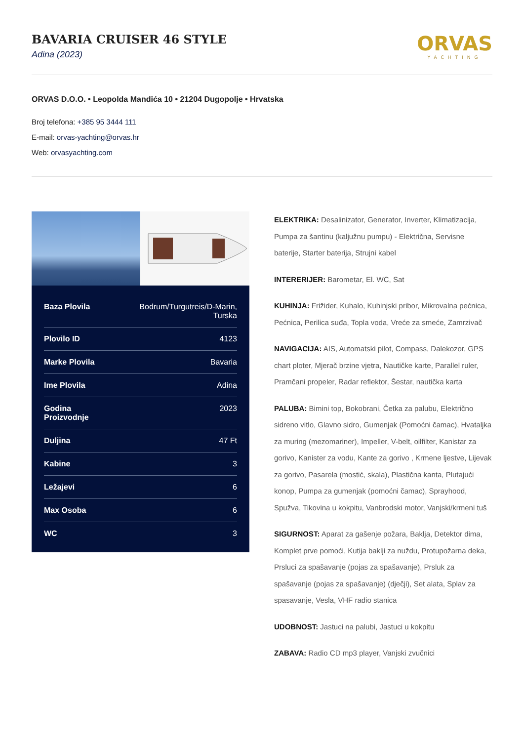BAVARIA CRUISER 46 STYLE
Adina (2023)
ORVAS
YACHTING
ORVAS D.O.O. • Leopolda Mandića 10 • 21204 Dugopolje • Hrvatska
Broj telefona: +385 95 3444 111
E-mail: orvas-yachting@orvas.hr
Web: orvasyachting.com
| Baza Plovila | Bodrum/Turgutreis/D-Marin, Turska |
| Plovilo ID | 4123 |
| Marke Plovila | Bavaria |
| Ime Plovila | Adina |
| Godina Proizvodnje | 2023 |
| Duljina | 47 Ft |
| Kabine | 3 |
| Ležajevi | 6 |
| Max Osoba | 6 |
| WC | 3 |
ELEKTRIKA: Desalinizator, Generator, Inverter, Klimatizacija, Pumpa za šantinu (kaljužnu pumpu) - Električna, Servisne baterije, Starter baterija, Strujni kabel
INTERERIJER: Barometar, El. WC, Sat
KUHINJA: Frižider, Kuhalo, Kuhinjski pribor, Mikrovalna pećnica, Pećnica, Perilica suđa, Topla voda, Vreće za smeće, Zamrzivač
NAVIGACIJA: AIS, Automatski pilot, Compass, Dalekozor, GPS chart ploter, Mjerač brzine vjetra, Nautičke karte, Parallel ruler, Pramčani propeler, Radar reflektor, Šestar, nautička karta
PALUBA: Bimini top, Bokobrani, Četka za palubu, Električno sidreno vitlo, Glavno sidro, Gumenjak (Pomoćni čamac), Hvataljka za muring (mezomariner), Impeller, V-belt, oilfilter, Kanistar za gorivo, Kanister za vodu, Kante za gorivo , Krmene ljestve, Lijevak za gorivo, Pasarela (mostić, skala), Plastična kanta, Plutajući konop, Pumpa za gumenjak (pomoćni čamac), Sprayhood, Spužva, Tikovina u kokpitu, Vanbrodski motor, Vanjski/krmeni tuš
SIGURNOST: Aparat za gašenje požara, Baklja, Detektor dima, Komplet prve pomoći, Kutija baklji za nuždu, Protupožarna deka, Prsluci za spašavanje (pojas za spašavanje), Prsluk za spašavanje (pojas za spašavanje) (dječji), Set alata, Splav za spasavanje, Vesla, VHF radio stanica
UDOBNOST: Jastuci na palubi, Jastuci u kokpitu
ZABAVA: Radio CD mp3 player, Vanjski zvučnici